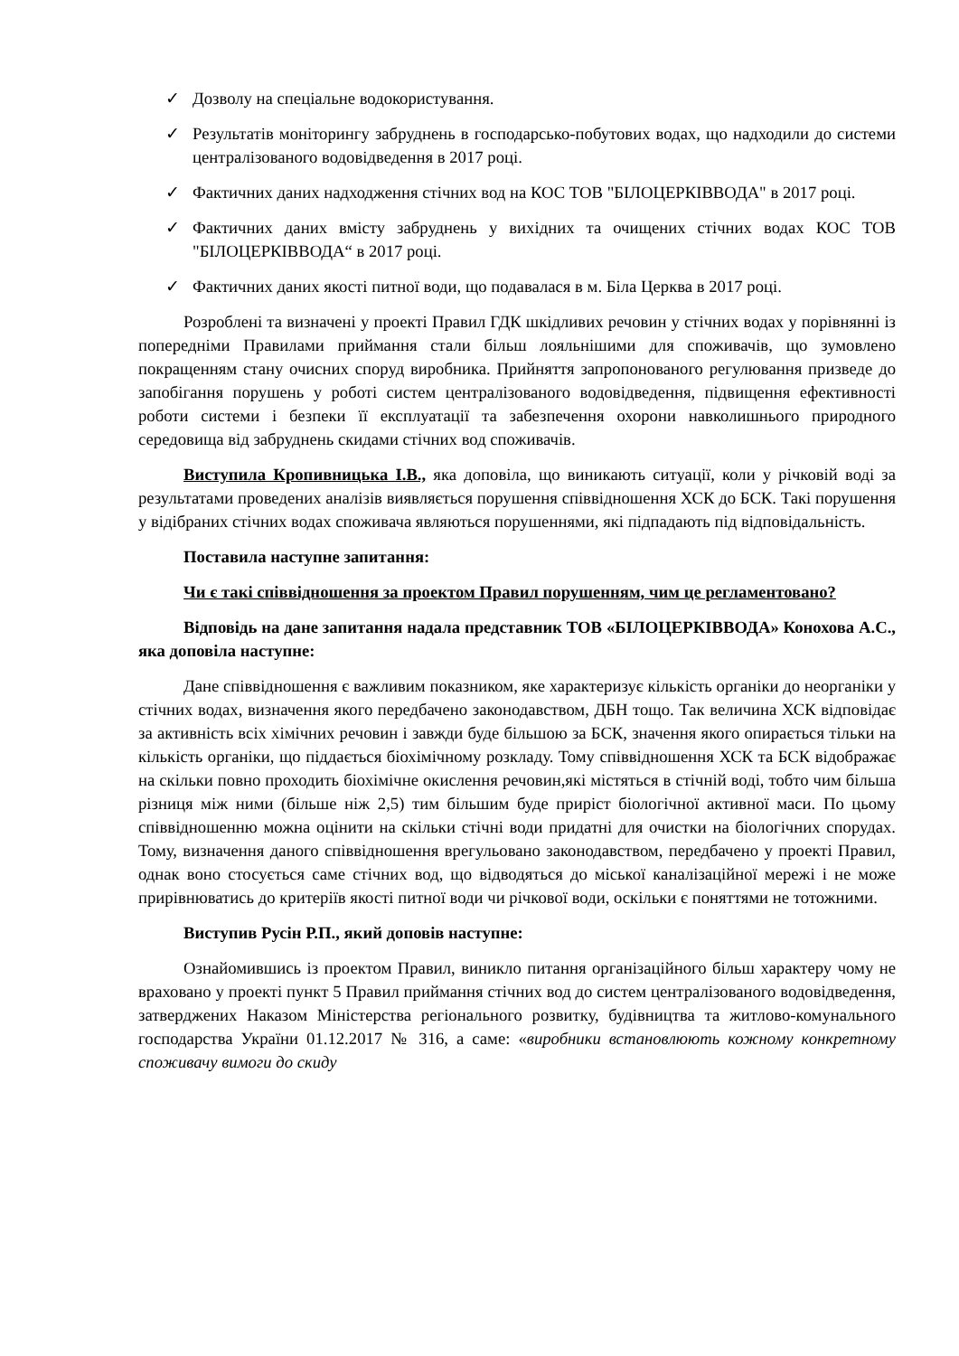✓ Дозволу на спеціальне водокористування.
✓ Результатів моніторингу забруднень в господарсько-побутових водах, що надходили до системи централізованого водовідведення в 2017 році.
✓ Фактичних даних надходження стічних вод на КОС ТОВ "БІЛОЦЕРКІВВОДА" в 2017 році.
✓ Фактичних даних вмісту забруднень у вихідних та очищених стічних водах КОС ТОВ "БІЛОЦЕРКІВВОДА“ в 2017 році.
✓ Фактичних даних якості питної води, що подавалася в м. Біла Церква в 2017 році.
Розроблені та визначені у проекті Правил ГДК шкідливих речовин у стічних водах у порівнянні із попередніми Правилами приймання стали більш лояльнішими для споживачів, що зумовлено покращенням стану очисних споруд виробника. Прийняття запропонованого регулювання призведе до запобігання порушень у роботі систем централізованого водовідведення, підвищення ефективності роботи системи і безпеки її експлуатації та забезпечення охорони навколишнього природного середовища від забруднень скидами стічних вод споживачів.
Виступила Кропивницька І.В., яка доповіла, що виникають ситуації, коли у річковій воді за результатами проведених аналізів виявляється порушення співвідношення ХСК до БСК. Такі порушення у відібраних стічних водах споживача являються порушеннями, які підпадають під відповідальність.
Поставила наступне запитання:
Чи є такі співвідношення за проектом Правил порушенням, чим це регламентовано?
Відповідь на дане запитання надала представник ТОВ «БІЛОЦЕРКІВВОДА» Конохова А.С., яка доповіла наступне:
Дане співвідношення є важливим показником, яке характеризує кількість органіки до неорганіки у стічних водах, визначення якого передбачено законодавством, ДБН тощо. Так величина ХСК відповідає за активність всіх хімічних речовин і завжди буде більшою за БСК, значення якого опирається тільки на кількість органіки, що піддається біохімічному розкладу. Тому співвідношення ХСК та БСК відображає на скільки повно проходить біохімічне окислення речовин,які містяться в стічній воді, тобто чим більша різниця між ними (більше ніж 2,5) тим більшим буде приріст біологічної активної маси. По цьому співвідношенню можна оцінити на скільки стічні води придатні для очистки на біологічних спорудах. Тому, визначення даного співвідношення врегульовано законодавством, передбачено у проекті Правил, однак воно стосується саме стічних вод, що відводяться до міської каналізаційної мережі і не може прирівнюватись до критеріїв якості питної води чи річкової води, оскільки є поняттями не тотожними.
Виступив Русін Р.П., який доповів наступне:
Ознайомившись із проектом Правил, виникло питання організаційного більш характеру чому не враховано у проекті пункт 5 Правил приймання стічних вод до систем централізованого водовідведення, затверджених Наказом Міністерства регіонального розвитку, будівництва та житлово-комунального господарства України 01.12.2017 № 316, а саме: «виробники встановлюють кожному конкретному споживачу вимоги до скиду